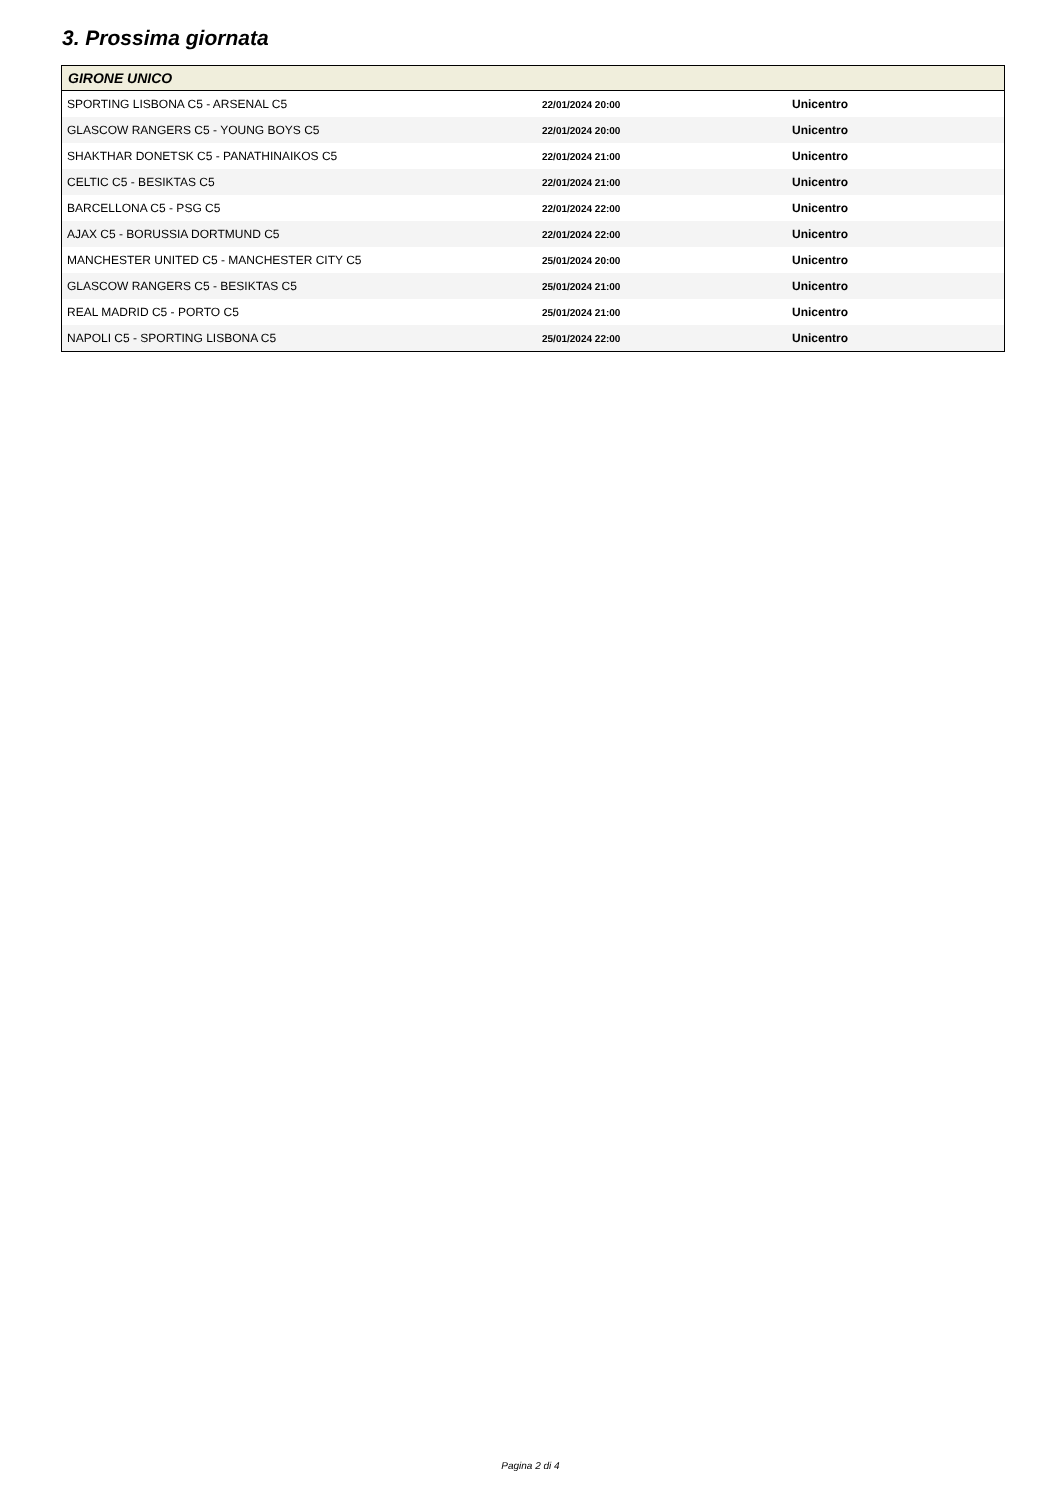3. Prossima giornata
| GIRONE UNICO | | |
| --- | --- | --- |
| SPORTING LISBONA C5 - ARSENAL C5 | 22/01/2024 20:00 | Unicentro |
| GLASCOW RANGERS C5 - YOUNG BOYS C5 | 22/01/2024 20:00 | Unicentro |
| SHAKTHAR DONETSK C5 - PANATHINAIKOS C5 | 22/01/2024 21:00 | Unicentro |
| CELTIC C5 - BESIKTAS C5 | 22/01/2024 21:00 | Unicentro |
| BARCELLONA C5 - PSG C5 | 22/01/2024 22:00 | Unicentro |
| AJAX C5 - BORUSSIA DORTMUND C5 | 22/01/2024 22:00 | Unicentro |
| MANCHESTER UNITED C5 - MANCHESTER CITY C5 | 25/01/2024 20:00 | Unicentro |
| GLASCOW RANGERS C5 - BESIKTAS C5 | 25/01/2024 21:00 | Unicentro |
| REAL MADRID C5 - PORTO C5 | 25/01/2024 21:00 | Unicentro |
| NAPOLI C5 - SPORTING LISBONA C5 | 25/01/2024 22:00 | Unicentro |
Pagina 2 di 4